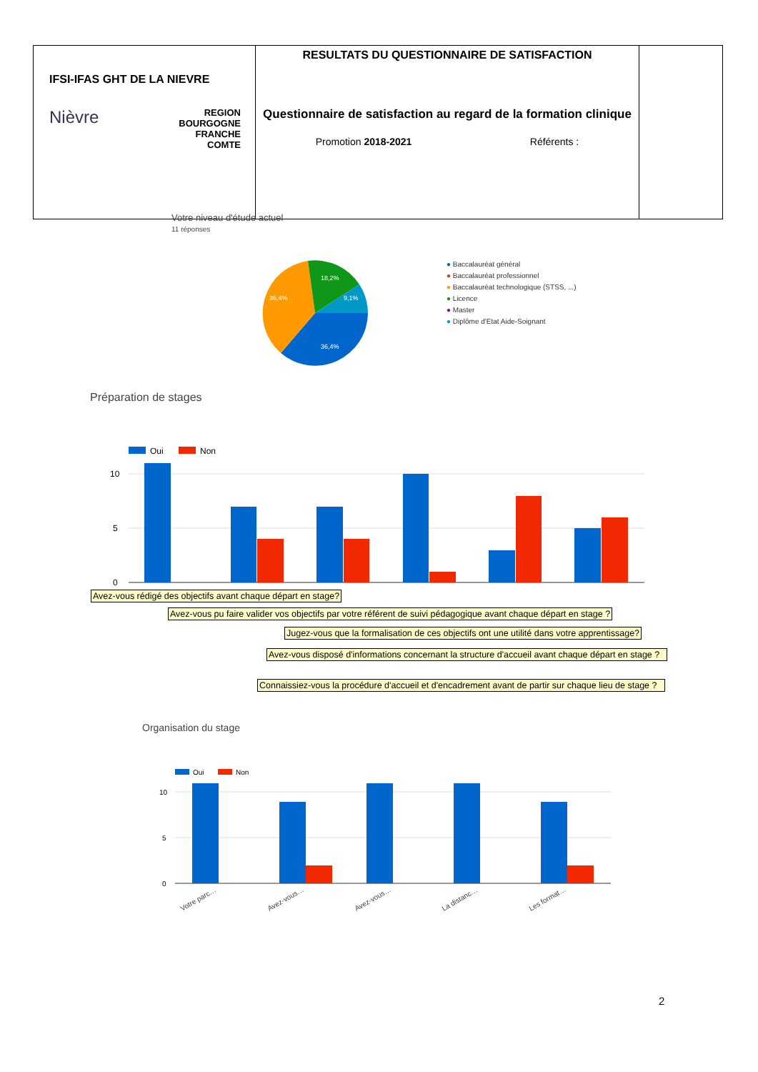| IFSI-IFAS GHT DE LA NIEVRE Nièvre REGION BOURGOGNE FRANCHE COMTE | RESULTATS DU QUESTIONNAIRE DE SATISFACTION Questionnaire de satisfaction au regard de la formation clinique Promotion 2018-2021 Référents : | |
Votre niveau d'étude actuel
11 réponses
36,4%
36,4%
18,2%
9,1%
● Baccalauréat général
● Baccalauréat professionnel
● Baccalauréat technologique (STSS, ...)
● Licence
● Master
● Diplôme d'Etat Aide-Soignant
Préparation de stages
Oui
Non
10
5
0
Avez-vous rédigé des objectifs avant chaque départ en stage?
Avez-vous pu faire valider vos objectifs par votre référent de suivi pédagogique avant chaque départ en stage ?
Jugez-vous que la formalisation de ces objectifs ont une utilité dans votre apprentissage?
Avez-vous disposé d'informations concernant la structure d'accueil avant chaque départ en stage ?
Connaissiez-vous la procédure d'accueil et d'encadrement avant de partir sur chaque lieu de stage ?
Organisation du stage
Oui
Non
10
5
0
Votre parc…
Avez-vous…
Avez-vous…
La distanc…
Les format…
2